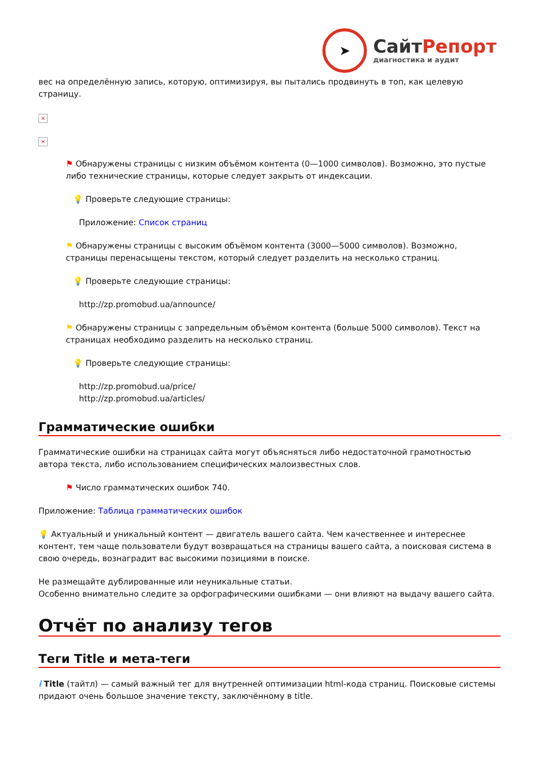➤
СайтРепорт
диагностика и аудит
вес на определённую запись, которую, оптимизируя, вы пытались продвинуть в топ, как целевую страницу.
×
×
⚑ Обнаружены страницы с низким объёмом контента (0—1000 символов). Возможно, это пустые либо технические страницы, которые следует закрыть от индексации.
💡 Проверьте следующие страницы:
Приложение: Список страниц
⚑ Обнаружены страницы с высоким объёмом контента (3000—5000 символов). Возможно, страницы перенасыщены текстом, который следует разделить на несколько страниц.
💡 Проверьте следующие страницы:
http://zp.promobud.ua/announce/
⚑ Обнаружены страницы с запредельным объёмом контента (больше 5000 символов). Текст на страницах необходимо разделить на несколько страниц.
💡 Проверьте следующие страницы:
http://zp.promobud.ua/price/
http://zp.promobud.ua/articles/
Грамматические ошибки
Грамматические ошибки на страницах сайта могут объясняться либо недостаточной грамотностью автора текста, либо использованием специфических малоизвестных слов.
⚑ Число грамматических ошибок 740.
Приложение: Таблица грамматических ошибок
💡 Актуальный и уникальный контент — двигатель вашего сайта. Чем качественнее и интереснее контент, тем чаще пользователи будут возвращаться на страницы вашего сайта, а поисковая система в свою очередь, вознаградит вас высокими позициями в поиске.
Не размещайте дублированные или неуникальные статьи.
Особенно внимательно следите за орфографическими ошибками — они влияют на выдачу вашего сайта.
Отчёт по анализу тегов
Теги Title и мета-теги
i Title (тайтл) — самый важный тег для внутренней оптимизации html-кода страниц. Поисковые системы придают очень большое значение тексту, заключённому в title.